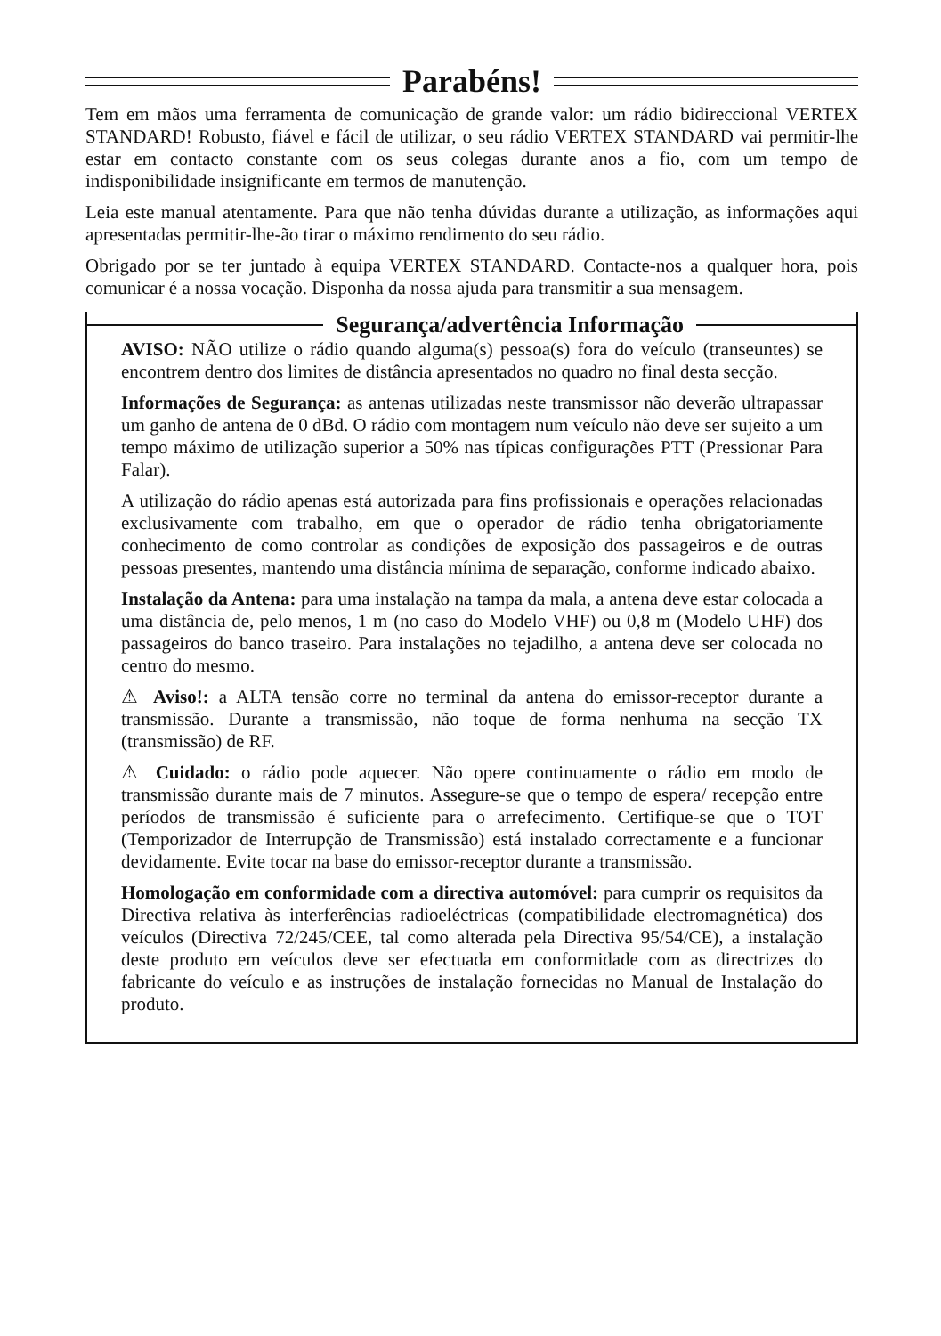Parabéns!
Tem em mãos uma ferramenta de comunicação de grande valor: um rádio bidireccional VERTEX STANDARD! Robusto, fiável e fácil de utilizar, o seu rádio VERTEX STANDARD vai permitir-lhe estar em contacto constante com os seus colegas durante anos a fio, com um tempo de indisponibilidade insignificante em termos de manutenção.
Leia este manual atentamente. Para que não tenha dúvidas durante a utilização, as informações aqui apresentadas permitir-lhe-ão tirar o máximo rendimento do seu rádio.
Obrigado por se ter juntado à equipa VERTEX STANDARD. Contacte-nos a qualquer hora, pois comunicar é a nossa vocação. Disponha da nossa ajuda para transmitir a sua mensagem.
Segurança/advertência Informação
AVISO: NÃO utilize o rádio quando alguma(s) pessoa(s) fora do veículo (transeuntes) se encontrem dentro dos limites de distância apresentados no quadro no final desta secção.
Informações de Segurança: as antenas utilizadas neste transmissor não deverão ultrapassar um ganho de antena de 0 dBd. O rádio com montagem num veículo não deve ser sujeito a um tempo máximo de utilização superior a 50% nas típicas configurações PTT (Pressionar Para Falar).
A utilização do rádio apenas está autorizada para fins profissionais e operações relacionadas exclusivamente com trabalho, em que o operador de rádio tenha obrigatoriamente conhecimento de como controlar as condições de exposição dos passageiros e de outras pessoas presentes, mantendo uma distância mínima de separação, conforme indicado abaixo.
Instalação da Antena: para uma instalação na tampa da mala, a antena deve estar colocada a uma distância de, pelo menos, 1 m (no caso do Modelo VHF) ou 0,8 m (Modelo UHF) dos passageiros do banco traseiro. Para instalações no tejadilho, a antena deve ser colocada no centro do mesmo.
⚠ Aviso!: a ALTA tensão corre no terminal da antena do emissor-receptor durante a transmissão. Durante a transmissão, não toque de forma nenhuma na secção TX (transmissão) de RF.
⚠ Cuidado: o rádio pode aquecer. Não opere continuamente o rádio em modo de transmissão durante mais de 7 minutos. Assegure-se que o tempo de espera/ recepção entre períodos de transmissão é suficiente para o arrefecimento. Certifique-se que o TOT (Temporizador de Interrupção de Transmissão) está instalado correctamente e a funcionar devidamente. Evite tocar na base do emissor-receptor durante a transmissão.
Homologação em conformidade com a directiva automóvel: para cumprir os requisitos da Directiva relativa às interferências radioeléctricas (compatibilidade electromagnética) dos veículos (Directiva 72/245/CEE, tal como alterada pela Directiva 95/54/CE), a instalação deste produto em veículos deve ser efectuada em conformidade com as directrizes do fabricante do veículo e as instruções de instalação fornecidas no Manual de Instalação do produto.